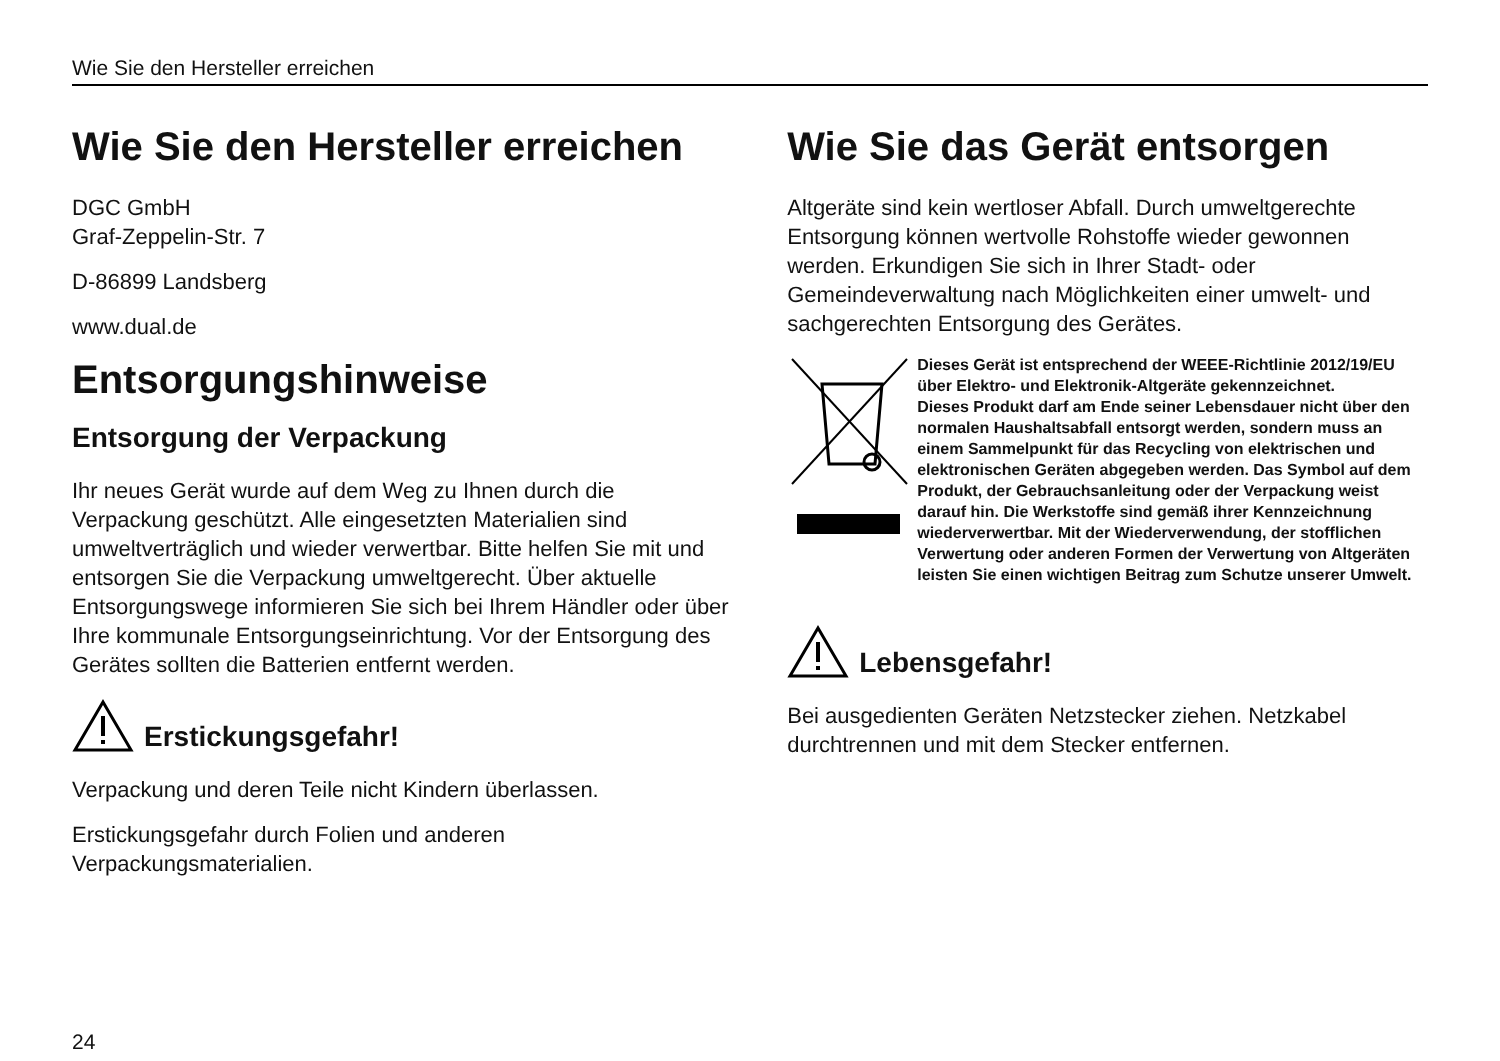Wie Sie den Hersteller erreichen
Wie Sie den Hersteller erreichen
DGC GmbH
Graf-Zeppelin-Str. 7
D-86899 Landsberg
www.dual.de
Entsorgungshinweise
Entsorgung der Verpackung
Ihr neues Gerät wurde auf dem Weg zu Ihnen durch die Verpackung geschützt. Alle eingesetzten Materialien sind umweltverträglich und wieder verwertbar. Bitte helfen Sie mit und entsorgen Sie die Verpackung umweltgerecht. Über aktuelle Entsorgungswege informieren Sie sich bei Ihrem Händler oder über Ihre kommunale Entsorgungseinrichtung. Vor der Entsorgung des Gerätes sollten die Batterien entfernt werden.
Erstickungsgefahr!
Verpackung und deren Teile nicht Kindern überlassen.
Erstickungsgefahr durch Folien und anderen Verpackungsmaterialien.
Wie Sie das Gerät entsorgen
Altgeräte sind kein wertloser Abfall. Durch umweltgerechte Entsorgung können wertvolle Rohstoffe wieder gewonnen werden. Erkundigen Sie sich in Ihrer Stadt- oder Gemeindeverwaltung nach Möglichkeiten einer umwelt- und sachgerechten Entsorgung des Gerätes.
Dieses Gerät ist entsprechend der WEEE-Richtlinie 2012/19/EU über Elektro- und Elektronik-Altgeräte gekennzeichnet.
Dieses Produkt darf am Ende seiner Lebensdauer nicht über den normalen Haushaltsabfall entsorgt werden, sondern muss an einem Sammelpunkt für das Recycling von elektrischen und elektronischen Geräten abgegeben werden. Das Symbol auf dem Produkt, der Gebrauchsanleitung oder der Verpackung weist darauf hin. Die Werkstoffe sind gemäß ihrer Kennzeichnung wiederverwertbar. Mit der Wiederverwendung, der stofflichen Verwertung oder anderen Formen der Verwertung von Altgeräten leisten Sie einen wichtigen Beitrag zum Schutze unserer Umwelt.
Lebensgefahr!
Bei ausgedienten Geräten Netzstecker ziehen. Netzkabel durchtrennen und mit dem Stecker entfernen.
24